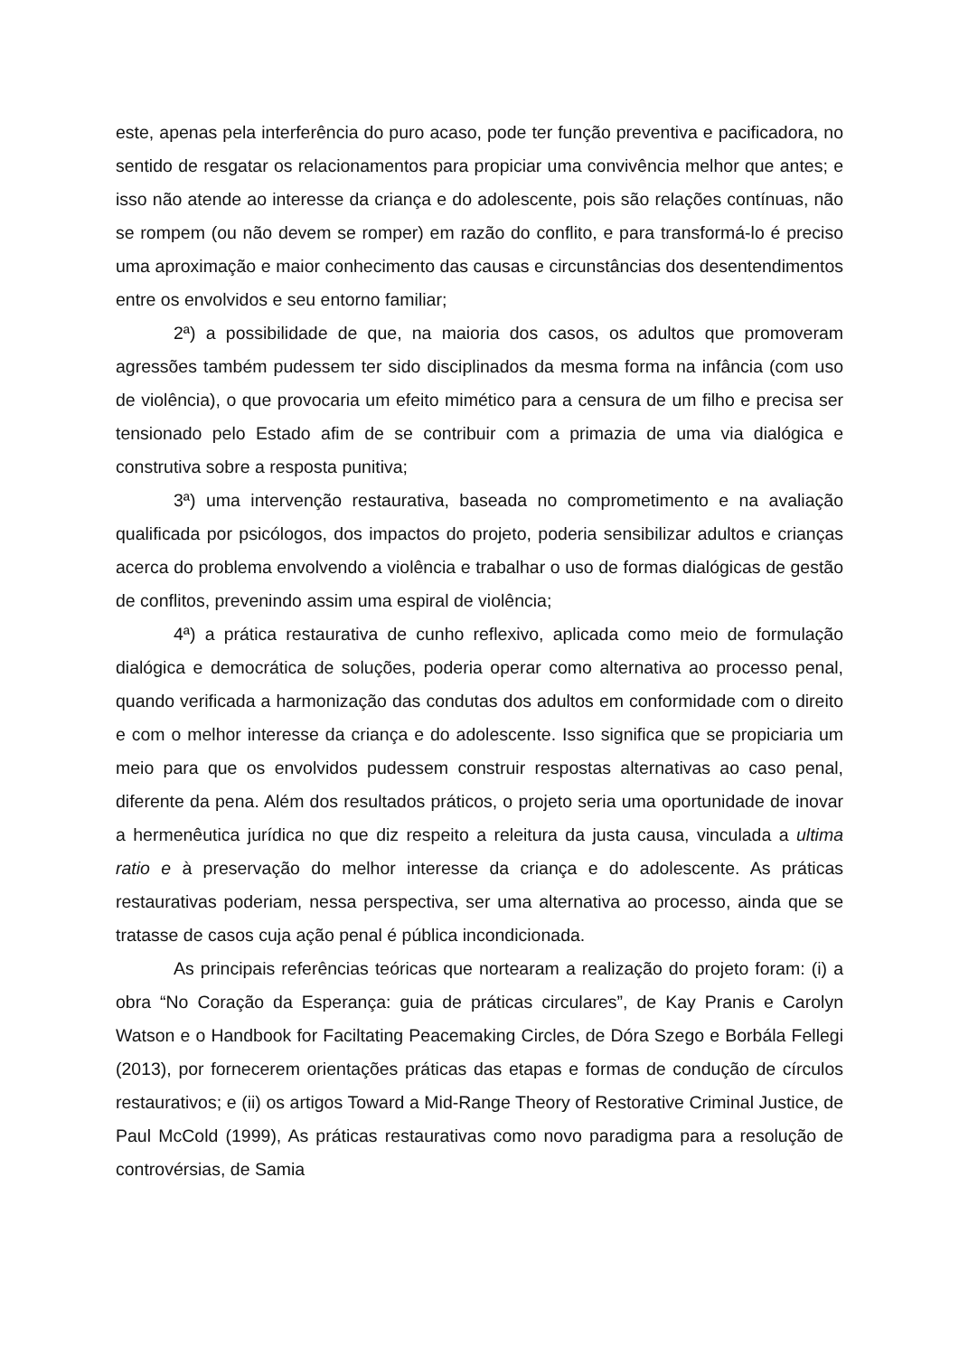este, apenas pela interferência do puro acaso, pode ter função preventiva e pacificadora, no sentido de resgatar os relacionamentos para propiciar uma convivência melhor que antes; e isso não atende ao interesse da criança e do adolescente, pois são relações contínuas, não se rompem (ou não devem se romper) em razão do conflito, e para transformá-lo é preciso uma aproximação e maior conhecimento das causas e circunstâncias dos desentendimentos entre os envolvidos e seu entorno familiar;
2ª) a possibilidade de que, na maioria dos casos, os adultos que promoveram agressões também pudessem ter sido disciplinados da mesma forma na infância (com uso de violência), o que provocaria um efeito mimético para a censura de um filho e precisa ser tensionado pelo Estado afim de se contribuir com a primazia de uma via dialógica e construtiva sobre a resposta punitiva;
3ª) uma intervenção restaurativa, baseada no comprometimento e na avaliação qualificada por psicólogos, dos impactos do projeto, poderia sensibilizar adultos e crianças acerca do problema envolvendo a violência e trabalhar o uso de formas dialógicas de gestão de conflitos, prevenindo assim uma espiral de violência;
4ª) a prática restaurativa de cunho reflexivo, aplicada como meio de formulação dialógica e democrática de soluções, poderia operar como alternativa ao processo penal, quando verificada a harmonização das condutas dos adultos em conformidade com o direito e com o melhor interesse da criança e do adolescente. Isso significa que se propiciaria um meio para que os envolvidos pudessem construir respostas alternativas ao caso penal, diferente da pena. Além dos resultados práticos, o projeto seria uma oportunidade de inovar a hermenêutica jurídica no que diz respeito a releitura da justa causa, vinculada a ultima ratio e à preservação do melhor interesse da criança e do adolescente. As práticas restaurativas poderiam, nessa perspectiva, ser uma alternativa ao processo, ainda que se tratasse de casos cuja ação penal é pública incondicionada.
As principais referências teóricas que nortearam a realização do projeto foram: (i) a obra “No Coração da Esperança: guia de práticas circulares”, de Kay Pranis e Carolyn Watson e o Handbook for Faciltating Peacemaking Circles, de Dóra Szego e Borbála Fellegi (2013), por fornecerem orientações práticas das etapas e formas de condução de círculos restaurativos; e (ii) os artigos Toward a Mid-Range Theory of Restorative Criminal Justice, de Paul McCold (1999), As práticas restaurativas como novo paradigma para a resolução de controvérsias, de Samia